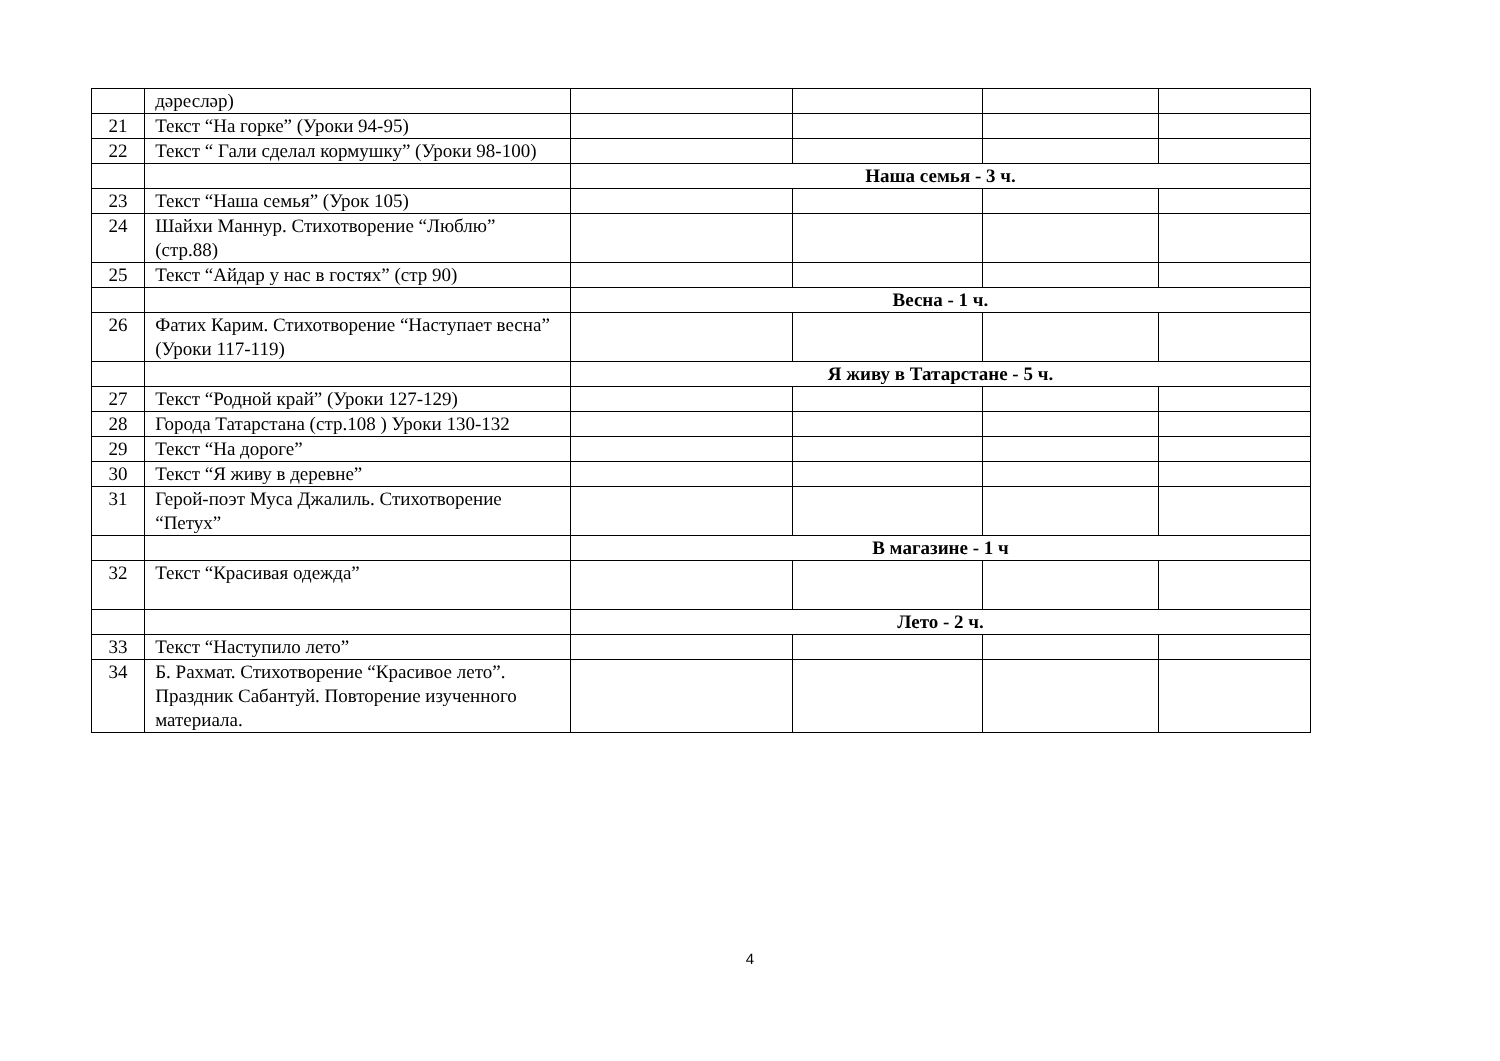| | дəреслəр) | | | | |
| 21 | Текст “На горке” (Уроки 94-95) | | | | |
| 22 | Текст “ Гали сделал кормушку” (Уроки 98-100) | | | | |
| | | Наша семья - 3 ч. | | | |
| 23 | Текст “Наша семья” (Урок 105) | | | | |
| 24 | Шайхи Маннур. Стихотворение “Люблю” (стр.88) | | | | |
| 25 | Текст “Айдар у нас в гостях” (стр 90) | | | | |
| | | Весна - 1 ч. | | | |
| 26 | Фатих Карим. Стихотворение “Наступает весна” (Уроки 117-119) | | | | |
| | | Я живу в Татарстане - 5 ч. | | | |
| 27 | Текст “Родной край” (Уроки 127-129) | | | | |
| 28 | Города Татарстана (стр.108 ) Уроки 130-132 | | | | |
| 29 | Текст “На дороге” | | | | |
| 30 | Текст “Я живу в деревне” | | | | |
| 31 | Герой-поэт Муса Джалиль. Стихотворение “Петух” | | | | |
| | | В магазине - 1 ч | | | |
| 32 | Текст “Красивая одежда” | | | | |
| | | Лето - 2 ч. | | | |
| 33 | Текст “Наступило лето” | | | | |
| 34 | Б. Рахмат. Стихотворение “Красивое лето”. Праздник Сабантуй. Повторение изученного материала. | | | | |
4